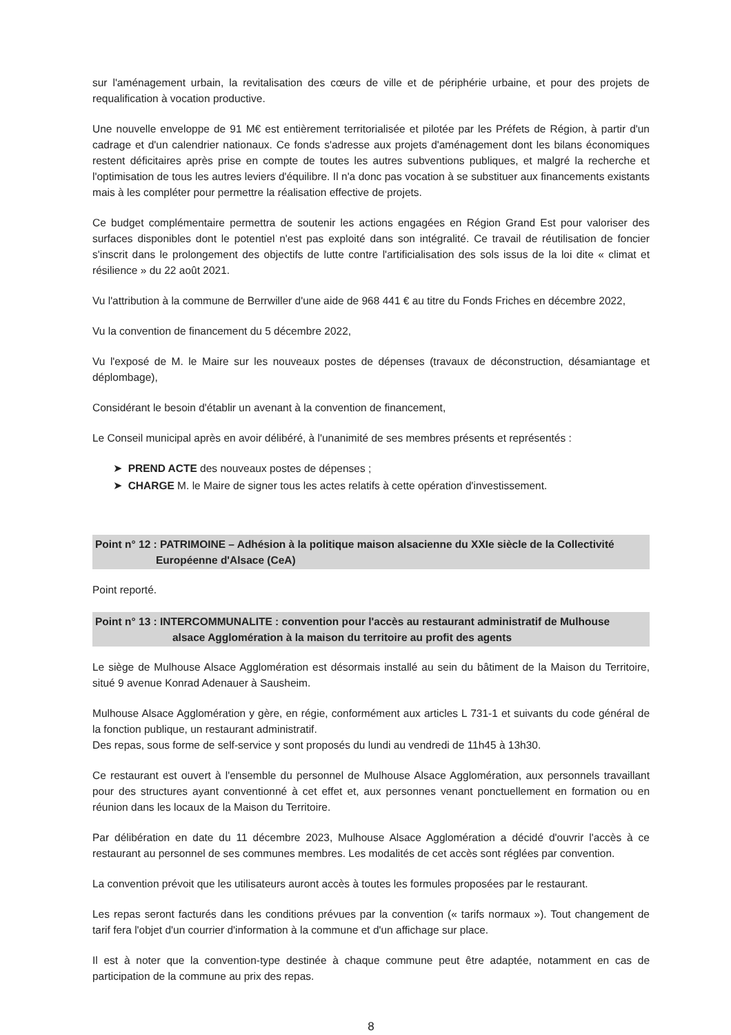sur l'aménagement urbain, la revitalisation des cœurs de ville et de périphérie urbaine, et pour des projets de requalification à vocation productive.
Une nouvelle enveloppe de 91 M€ est entièrement territorialisée et pilotée par les Préfets de Région, à partir d'un cadrage et d'un calendrier nationaux. Ce fonds s'adresse aux projets d'aménagement dont les bilans économiques restent déficitaires après prise en compte de toutes les autres subventions publiques, et malgré la recherche et l'optimisation de tous les autres leviers d'équilibre. Il n'a donc pas vocation à se substituer aux financements existants mais à les compléter pour permettre la réalisation effective de projets.
Ce budget complémentaire permettra de soutenir les actions engagées en Région Grand Est pour valoriser des surfaces disponibles dont le potentiel n'est pas exploité dans son intégralité. Ce travail de réutilisation de foncier s'inscrit dans le prolongement des objectifs de lutte contre l'artificialisation des sols issus de la loi dite « climat et résilience » du 22 août 2021.
Vu l'attribution à la commune de Berrwiller d'une aide de 968 441 € au titre du Fonds Friches en décembre 2022,
Vu la convention de financement du 5 décembre 2022,
Vu l'exposé de M. le Maire sur les nouveaux postes de dépenses (travaux de déconstruction, désamiantage et déplombage),
Considérant le besoin d'établir un avenant à la convention de financement,
Le Conseil municipal après en avoir délibéré, à l'unanimité de ses membres présents et représentés :
➤ PREND ACTE des nouveaux postes de dépenses ;
➤ CHARGE M. le Maire de signer tous les actes relatifs à cette opération d'investissement.
Point n° 12 : PATRIMOINE – Adhésion à la politique maison alsacienne du XXIe siècle de la Collectivité
Européenne d'Alsace (CeA)
Point reporté.
Point n° 13 : INTERCOMMUNALITE : convention pour l'accès au restaurant administratif de Mulhouse
alsace Agglomération à la maison du territoire au profit des agents
Le siège de Mulhouse Alsace Agglomération est désormais installé au sein du bâtiment de la Maison du Territoire, situé 9 avenue Konrad Adenauer à Sausheim.
Mulhouse Alsace Agglomération y gère, en régie, conformément aux articles L 731-1 et suivants du code général de la fonction publique, un restaurant administratif.
Des repas, sous forme de self-service y sont proposés du lundi au vendredi de 11h45 à 13h30.
Ce restaurant est ouvert à l'ensemble du personnel de Mulhouse Alsace Agglomération, aux personnels travaillant pour des structures ayant conventionné à cet effet et, aux personnes venant ponctuellement en formation ou en réunion dans les locaux de la Maison du Territoire.
Par délibération en date du 11 décembre 2023, Mulhouse Alsace Agglomération a décidé d'ouvrir l'accès à ce restaurant au personnel de ses communes membres. Les modalités de cet accès sont réglées par convention.
La convention prévoit que les utilisateurs auront accès à toutes les formules proposées par le restaurant.
Les repas seront facturés dans les conditions prévues par la convention (« tarifs normaux »). Tout changement de tarif fera l'objet d'un courrier d'information à la commune et d'un affichage sur place.
Il est à noter que la convention-type destinée à chaque commune peut être adaptée, notamment en cas de participation de la commune au prix des repas.
8